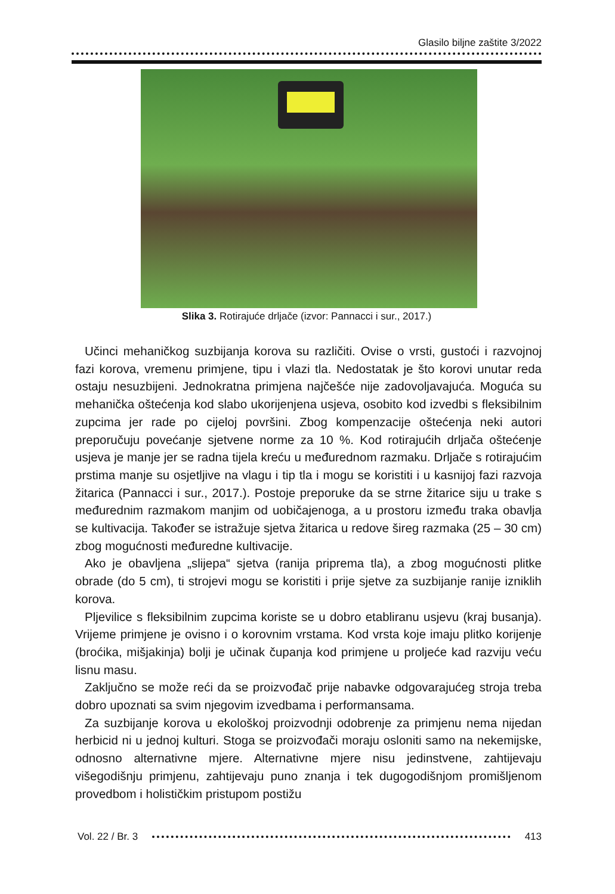Glasilo biljne zaštite 3/2022
Slika 3. Rotirajuće drljače (izvor: Pannacci i sur., 2017.)
Učinci mehaničkog suzbijanja korova su različiti. Ovise o vrsti, gustoći i razvojnoj fazi korova, vremenu primjene, tipu i vlazi tla. Nedostatak je što korovi unutar reda ostaju nesuzbijeni. Jednokratna primjena najčešće nije zadovoljavajuća. Moguća su mehanička oštećenja kod slabo ukorijenjena usjeva, osobito kod izvedbi s fleksibilnim zupcima jer rade po cijeloj površini. Zbog kompenzacije oštećenja neki autori preporučuju povećanje sjetvene norme za 10 %. Kod rotirajućih drljača oštećenje usjeva je manje jer se radna tijela kreću u međurednom razmaku. Drljače s rotirajućim prstima manje su osjetljive na vlagu i tip tla i mogu se koristiti i u kasnijoj fazi razvoja žitarica (Pannacci i sur., 2017.). Postoje preporuke da se strne žitarice siju u trake s međurednim razmakom manjim od uobičajenoga, a u prostoru između traka obavlja se kultivacija. Također se istražuje sjetva žitarica u redove šireg razmaka (25 – 30 cm) zbog mogućnosti međuredne kultivacije.
Ako je obavljena „slijepa“ sjetva (ranija priprema tla), a zbog mogućnosti plitke obrade (do 5 cm), ti strojevi mogu se koristiti i prije sjetve za suzbijanje ranije izniklih korova.
Pljevilice s fleksibilnim zupcima koriste se u dobro etabliranu usjevu (kraj busanja). Vrijeme primjene je ovisno i o korovnim vrstama. Kod vrsta koje imaju plitko korijenje (broćika, mišjakinja) bolji je učinak čupanja kod primjene u proljeće kad razviju veću lisnu masu.
Zaključno se može reći da se proizvođač prije nabavke odgovarajućeg stroja treba dobro upoznati sa svim njegovim izvedbama i performansama.
Za suzbijanje korova u ekološkoj proizvodnji odobrenje za primjenu nema nijedan herbicid ni u jednoj kulturi. Stoga se proizvođači moraju osloniti samo na nekemijske, odnosno alternativne mjere. Alternativne mjere nisu jedinstvene, zahtijevaju višegodišnju primjenu, zahtijevaju puno znanja i tek dugogodišnjom promišljenom provedbom i holističkim pristupom postižu
Vol. 22 / Br. 3 413